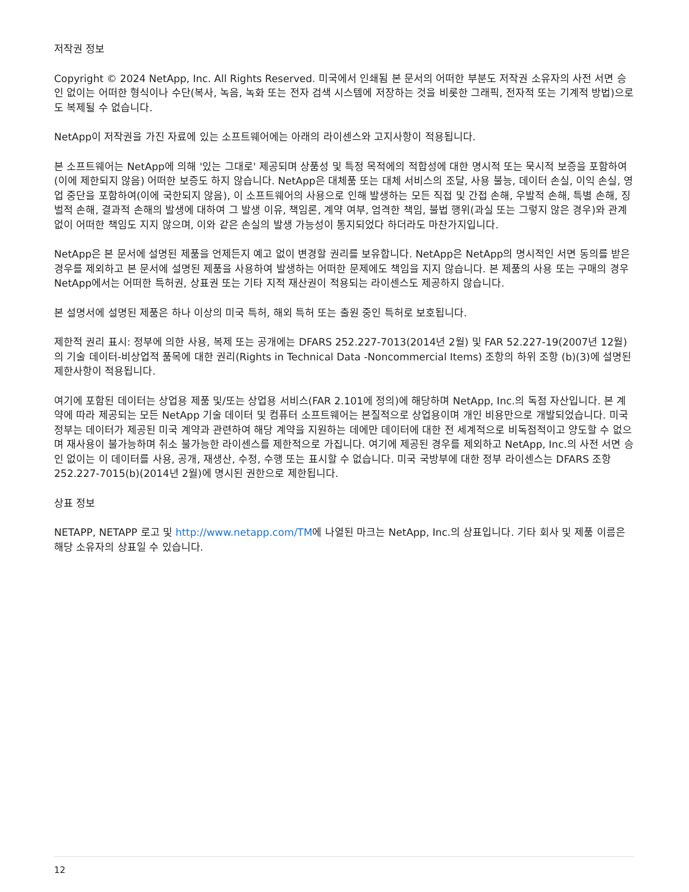저작권 정보
Copyright © 2024 NetApp, Inc. All Rights Reserved. 미국에서 인쇄됨 본 문서의 어떠한 부분도 저작권 소유자의 사전 서면 승인 없이는 어떠한 형식이나 수단(복사, 녹음, 녹화 또는 전자 검색 시스템에 저장하는 것을 비롯한 그래픽, 전자적 또는 기계적 방법)으로도 복제될 수 없습니다.
NetApp이 저작권을 가진 자료에 있는 소프트웨어에는 아래의 라이센스와 고지사항이 적용됩니다.
본 소프트웨어는 NetApp에 의해 '있는 그대로' 제공되며 상품성 및 특정 목적에의 적합성에 대한 명시적 또는 묵시적 보증을 포함하여(이에 제한되지 않음) 어떠한 보증도 하지 않습니다. NetApp은 대체품 또는 대체 서비스의 조달, 사용 불능, 데이터 손실, 이익 손실, 영업 중단을 포함하여(이에 국한되지 않음), 이 소프트웨어의 사용으로 인해 발생하는 모든 직접 및 간접 손해, 우발적 손해, 특별 손해, 징벌적 손해, 결과적 손해의 발생에 대하여 그 발생 이유, 책임론, 계약 여부, 엄격한 책임, 불법 행위(과실 또는 그렇지 않은 경우)와 관계없이 어떠한 책임도 지지 않으며, 이와 같은 손실의 발생 가능성이 통지되었다 하더라도 마찬가지입니다.
NetApp은 본 문서에 설명된 제품을 언제든지 예고 없이 변경할 권리를 보유합니다. NetApp은 NetApp의 명시적인 서면 동의를 받은 경우를 제외하고 본 문서에 설명된 제품을 사용하여 발생하는 어떠한 문제에도 책임을 지지 않습니다. 본 제품의 사용 또는 구매의 경우 NetApp에서는 어떠한 특허권, 상표권 또는 기타 지적 재산권이 적용되는 라이센스도 제공하지 않습니다.
본 설명서에 설명된 제품은 하나 이상의 미국 특허, 해외 특허 또는 출원 중인 특허로 보호됩니다.
제한적 권리 표시: 정부에 의한 사용, 복제 또는 공개에는 DFARS 252.227-7013(2014년 2월) 및 FAR 52.227-19(2007년 12월)의 기술 데이터-비상업적 품목에 대한 권리(Rights in Technical Data -Noncommercial Items) 조항의 하위 조항 (b)(3)에 설명된 제한사항이 적용됩니다.
여기에 포함된 데이터는 상업용 제품 및/또는 상업용 서비스(FAR 2.101에 정의)에 해당하며 NetApp, Inc.의 독점 자산입니다. 본 계약에 따라 제공되는 모든 NetApp 기술 데이터 및 컴퓨터 소프트웨어는 본질적으로 상업용이며 개인 비용만으로 개발되었습니다. 미국 정부는 데이터가 제공된 미국 계약과 관련하여 해당 계약을 지원하는 데에만 데이터에 대한 전 세계적으로 비독점적이고 양도할 수 없으며 재사용이 불가능하며 취소 불가능한 라이센스를 제한적으로 가집니다. 여기에 제공된 경우를 제외하고 NetApp, Inc.의 사전 서면 승인 없이는 이 데이터를 사용, 공개, 재생산, 수정, 수행 또는 표시할 수 없습니다. 미국 국방부에 대한 정부 라이센스는 DFARS 조항 252.227-7015(b)(2014년 2월)에 명시된 권한으로 제한됩니다.
상표 정보
NETAPP, NETAPP 로고 및 http://www.netapp.com/TM에 나열된 마크는 NetApp, Inc.의 상표입니다. 기타 회사 및 제품 이름은 해당 소유자의 상표일 수 있습니다.
12